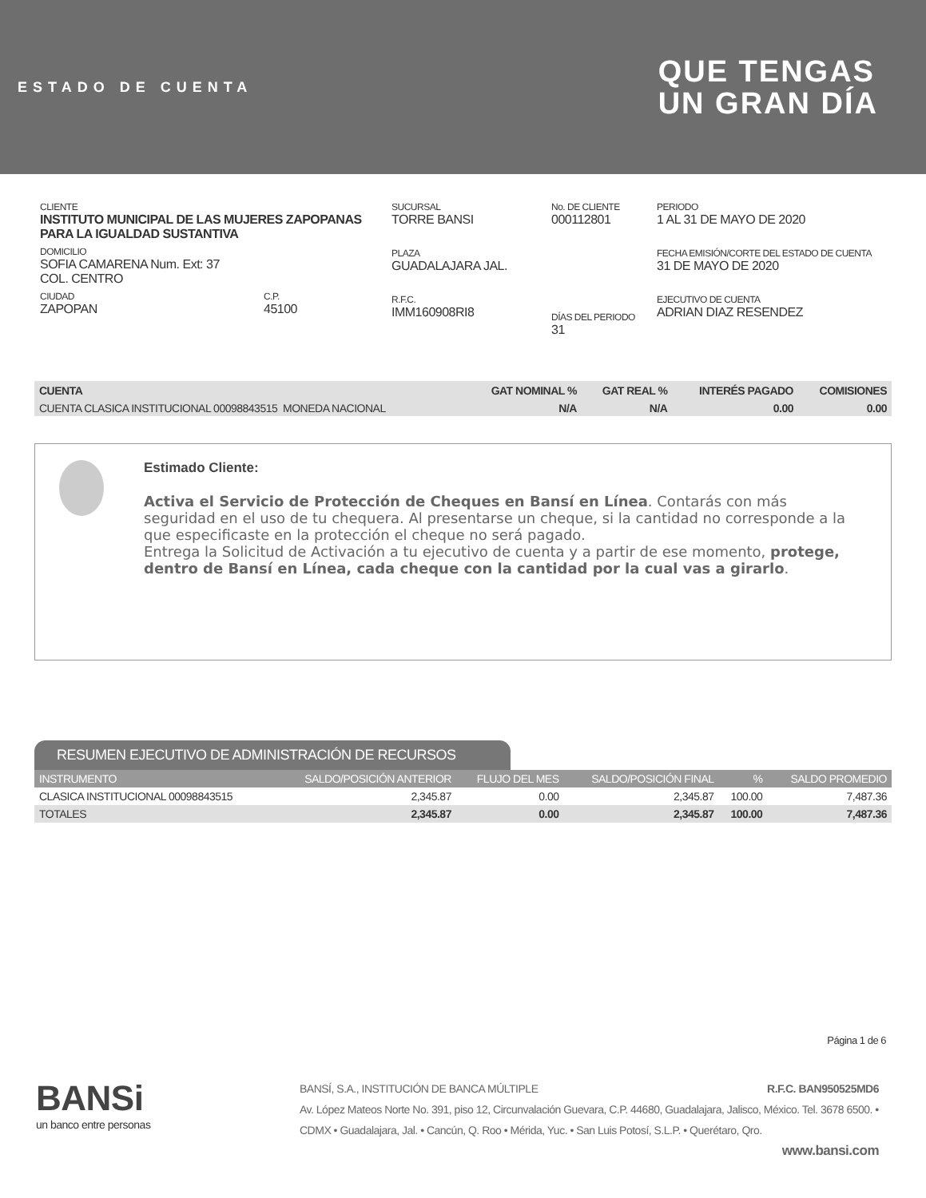ESTADO DE CUENTA
QUE TENGAS
UN GRAN DÍA
CLIENTE
INSTITUTO MUNICIPAL DE LAS MUJERES ZAPOPANAS PARA LA IGUALDAD SUSTANTIVA
DOMICILIO
SOFIA CAMARENA Num. Ext: 37
COL. CENTRO
CIUDAD
ZAPOPAN
C.P.
45100
SUCURSAL
TORRE BANSI
PLAZA
GUADALAJARA JAL.
R.F.C.
IMM160908RI8
No. DE CLIENTE
000112801
DÍAS DEL PERIODO
31
PERIODO
1 AL 31 DE MAYO DE 2020
FECHA EMISIÓN/CORTE DEL ESTADO DE CUENTA
31 DE MAYO DE 2020
EJECUTIVO DE CUENTA
ADRIAN DIAZ RESENDEZ
| CUENTA | GAT NOMINAL % | GAT REAL % | INTERÉS PAGADO | COMISIONES |
| --- | --- | --- | --- | --- |
| CUENTA CLASICA INSTITUCIONAL 00098843515 MONEDA NACIONAL | N/A | N/A | 0.00 | 0.00 |
Estimado Cliente:
Activa el Servicio de Protección de Cheques en Bansí en Línea. Contarás con más seguridad en el uso de tu chequera. Al presentarse un cheque, si la cantidad no corresponde a la que especificaste en la protección el cheque no será pagado.
Entrega la Solicitud de Activación a tu ejecutivo de cuenta y a partir de ese momento, protege, dentro de Bansí en Línea, cada cheque con la cantidad por la cual vas a girarlo.
RESUMEN EJECUTIVO DE ADMINISTRACIÓN DE RECURSOS
| INSTRUMENTO | SALDO/POSICIÓN ANTERIOR | FLUJO DEL MES | SALDO/POSICIÓN FINAL | % | SALDO PROMEDIO |
| --- | --- | --- | --- | --- | --- |
| CLASICA INSTITUCIONAL 00098843515 | 2,345.87 | 0.00 | 2,345.87 | 100.00 | 7,487.36 |
| TOTALES | 2,345.87 | 0.00 | 2,345.87 | 100.00 | 7,487.36 |
Página 1 de 6
BANSi
un banco entre personas
BANSÍ, S.A., INSTITUCIÓN DE BANCA MÚLTIPLE R.F.C. BAN950525MD6
Av. López Mateos Norte No. 391, piso 12, Circunvalación Guevara, C.P. 44680, Guadalajara, Jalisco, México. Tel. 3678 6500. • CDMX • Guadalajara, Jal. • Cancún, Q. Roo • Mérida, Yuc. • San Luis Potosí, S.L.P. • Querétaro, Qro.
www.bansi.com